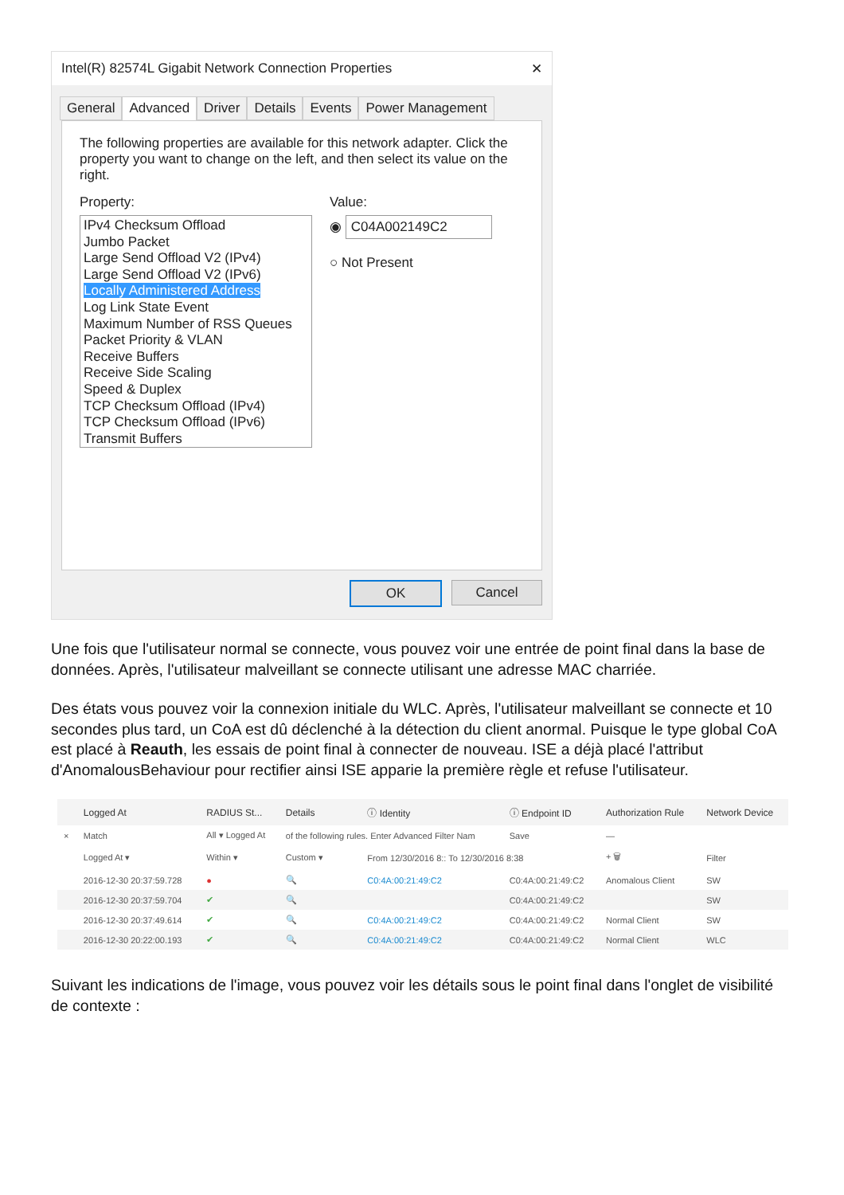Intel(R) 82574L Gigabit Network Connection Properties ✕
General Advanced Driver Details Events Power Management
The following properties are available for this network adapter. Click the property you want to change on the left, and then select its value on the right.
Property: Value:
IPv4 Checksum Offload
Jumbo Packet
Large Send Offload V2 (IPv4)
Large Send Offload V2 (IPv6)
Locally Administered Address
Log Link State Event
Maximum Number of RSS Queues
Packet Priority & VLAN
Receive Buffers
Receive Side Scaling
Speed & Duplex
TCP Checksum Offload (IPv4)
TCP Checksum Offload (IPv6)
Transmit Buffers
◉ C04A002149C2
○ Not Present
OK Cancel
Une fois que l'utilisateur normal se connecte, vous pouvez voir une entrée de point final dans la base de données. Après, l'utilisateur malveillant se connecte utilisant une adresse MAC charriée.
Des états vous pouvez voir la connexion initiale du WLC. Après, l'utilisateur malveillant se connecte et 10 secondes plus tard, un CoA est dû déclenché à la détection du client anormal. Puisque le type global CoA est placé à Reauth, les essais de point final à connecter de nouveau. ISE a déjà placé l'attribut d'AnomalousBehaviour pour rectifier ainsi ISE apparie la première règle et refuse l'utilisateur.
| | Logged At | RADIUS St... | Details | ⓘ Identity | ⓘ Endpoint ID | Authorization Rule | Network Device |
| --- | --- | --- | --- | --- | --- | --- | --- |
| × | Match | All ▾ Logged At | of the following rules. Enter Advanced Filter Nam | | Save | — | |
| | Logged At ▾ | Within ▾ | Custom ▾ | From 12/30/2016 8:: To 12/30/2016 8:38 | | + 🗑 | Filter |
| | 2016-12-30 20:37:59.728 | ● | 🔍 | C0:4A:00:21:49:C2 | C0:4A:00:21:49:C2 | Anomalous Client | SW |
| | 2016-12-30 20:37:59.704 | ✔ | 🔍 | | C0:4A:00:21:49:C2 | | SW |
| | 2016-12-30 20:37:49.614 | ✔ | 🔍 | C0:4A:00:21:49:C2 | C0:4A:00:21:49:C2 | Normal Client | SW |
| | 2016-12-30 20:22:00.193 | ✔ | 🔍 | C0:4A:00:21:49:C2 | C0:4A:00:21:49:C2 | Normal Client | WLC |
Suivant les indications de l'image, vous pouvez voir les détails sous le point final dans l'onglet de visibilité de contexte :